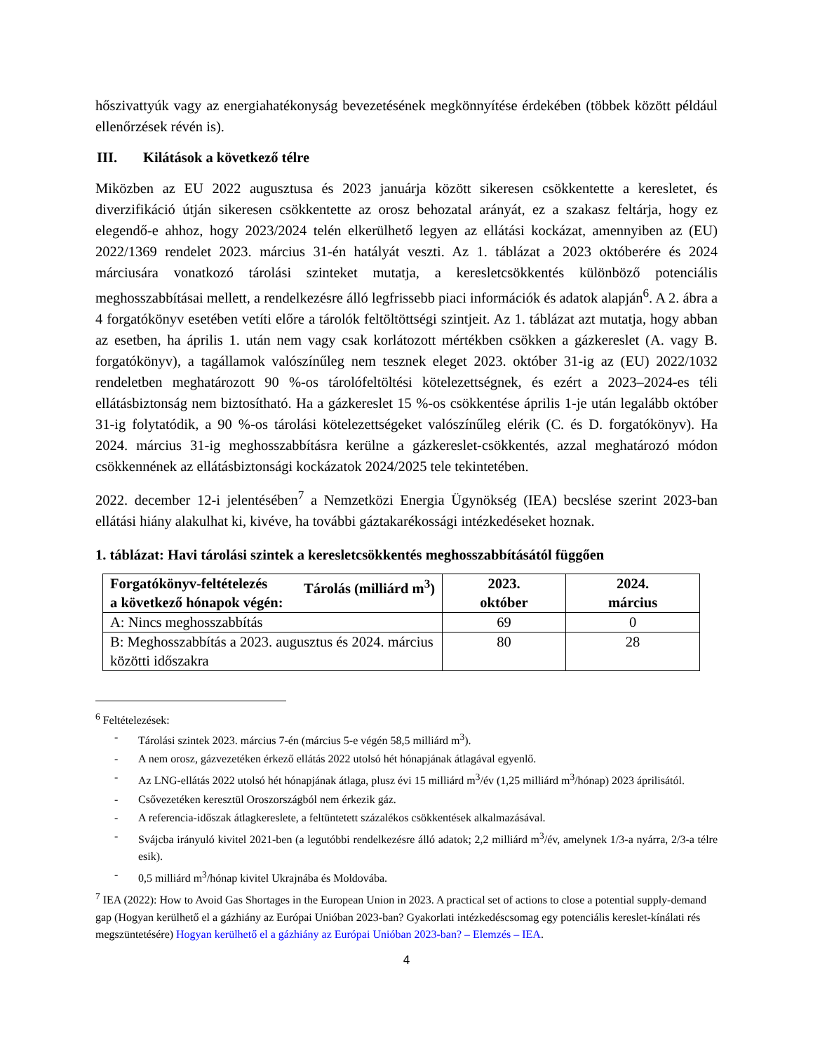hőszivattyúk vagy az energiahatékonyság bevezetésének megkönnyítése érdekében (többek között például ellenőrzések révén is).
III. Kilátások a következő télre
Miközben az EU 2022 augusztusa és 2023 januárja között sikeresen csökkentette a keresletet, és diverzifikáció útján sikeresen csökkentette az orosz behozatal arányát, ez a szakasz feltárja, hogy ez elegendő-e ahhoz, hogy 2023/2024 telén elkerülhető legyen az ellátási kockázat, amennyiben az (EU) 2022/1369 rendelet 2023. március 31-én hatályát veszti. Az 1. táblázat a 2023 októberére és 2024 márciusára vonatkozó tárolási szinteket mutatja, a keresletcsökkentés különböző potenciális meghosszabbításai mellett, a rendelkezésre álló legfrissebb piaci információk és adatok alapján<sup>6</sup>. A 2. ábra a 4 forgatókönyv esetében vetíti előre a tárolók feltöltöttségi szintjeit. Az 1. táblázat azt mutatja, hogy abban az esetben, ha április 1. után nem vagy csak korlátozott mértékben csökken a gázkereslet (A. vagy B. forgatókönyv), a tagállamok valószínűleg nem tesznek eleget 2023. október 31-ig az (EU) 2022/1032 rendeletben meghatározott 90 %-os tárolófeltöltési kötelezettségnek, és ezért a 2023–2024-es téli ellátásbiztonság nem biztosítható. Ha a gázkereslet 15 %-os csökkentése április 1-je után legalább október 31-ig folytatódik, a 90 %-os tárolási kötelezettségeket valószínűleg elérik (C. és D. forgatókönyv). Ha 2024. március 31-ig meghosszabbításra kerülne a gázkereslet-csökkentés, azzal meghatározó módon csökkennének az ellátásbiztonsági kockázatok 2024/2025 tele tekintetében.
2022. december 12-i jelentésében<sup>7</sup> a Nemzetközi Energia Ügynökség (IEA) becslése szerint 2023-ban ellátási hiány alakulhat ki, kivéve, ha további gáztakarékossági intézkedéseket hoznak.
1. táblázat: Havi tárolási szintek a keresletcsökkentés meghosszabbításától függően
| Forgatókönyv-feltételezés Tárolás (milliárd m<sup>3</sup>) a következő hónapok végén: | 2023. október | 2024. március |
| --- | --- | --- |
| A: Nincs meghosszabbítás | 69 | 0 |
| B: Meghosszabbítás a 2023. augusztus és 2024. március közötti időszakra | 80 | 28 |
<sup>6</sup> Feltételezések:
- Tárolási szintek 2023. március 7-én (március 5-e végén 58,5 milliárd m<sup>3</sup>).
- A nem orosz, gázvezetéken érkező ellátás 2022 utolsó hét hónapjának átlagával egyenlő.
- Az LNG-ellátás 2022 utolsó hét hónapjának átlaga, plusz évi 15 milliárd m<sup>3</sup>/év (1,25 milliárd m<sup>3</sup>/hónap) 2023 áprilisától.
- Csővezetéken keresztül Oroszországból nem érkezik gáz.
- A referencia-időszak átlagkereslete, a feltüntetett százalékos csökkentések alkalmazásával.
- Svájcba irányuló kivitel 2021-ben (a legutóbbi rendelkezésre álló adatok; 2,2 milliárd m<sup>3</sup>/év, amelynek 1/3-a nyárra, 2/3-a télre esik).
- 0,5 milliárd m<sup>3</sup>/hónap kivitel Ukrajnába és Moldovába.
<sup>7</sup> IEA (2022): How to Avoid Gas Shortages in the European Union in 2023. A practical set of actions to close a potential supply-demand gap (Hogyan kerülhető el a gázhiány az Európai Unióban 2023-ban? Gyakorlati intézkedéscsomag egy potenciális kereslet-kínálati rés megszüntetésére) Hogyan kerülhető el a gázhiány az Európai Unióban 2023-ban? – Elemzés – IEA.
4